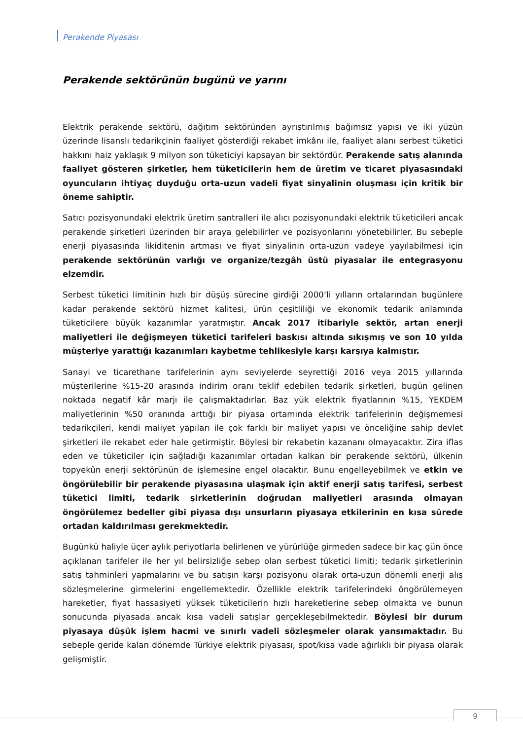Perakende Piyasası
Perakende sektörünün bugünü ve yarını
Elektrik perakende sektörü, dağıtım sektöründen ayrıştırılmış bağımsız yapısı ve iki yüzün üzerinde lisanslı tedarikçinin faaliyet gösterdiği rekabet imkânı ile, faaliyet alanı serbest tüketici hakkını haiz yaklaşık 9 milyon son tüketiciyi kapsayan bir sektördür. Perakende satış alanında faaliyet gösteren şirketler, hem tüketicilerin hem de üretim ve ticaret piyasasındaki oyuncuların ihtiyaç duyduğu orta-uzun vadeli fiyat sinyalinin oluşması için kritik bir öneme sahiptir.
Satıcı pozisyonundaki elektrik üretim santralleri ile alıcı pozisyonundaki elektrik tüketicileri ancak perakende şirketleri üzerinden bir araya gelebilirler ve pozisyonlarını yönetebilirler. Bu sebeple enerji piyasasında likiditenin artması ve fiyat sinyalinin orta-uzun vadeye yayılabilmesi için perakende sektörünün varlığı ve organize/tezgâh üstü piyasalar ile entegrasyonu elzemdir.
Serbest tüketici limitinin hızlı bir düşüş sürecine girdiği 2000’li yılların ortalarından bugünlere kadar perakende sektörü hizmet kalitesi, ürün çeşitliliği ve ekonomik tedarik anlamında tüketicilere büyük kazanımlar yaratmıştır. Ancak 2017 itibariyle sektör, artan enerji maliyetleri ile değişmeyen tüketici tarifeleri baskısı altında sıkışmış ve son 10 yılda müşteriye yarattığı kazanımları kaybetme tehlikesiyle karşı karşıya kalmıştır.
Sanayi ve ticarethane tarifelerinin aynı seviyelerde seyrettiği 2016 veya 2015 yıllarında müşterilerine %15-20 arasında indirim oranı teklif edebilen tedarik şirketleri, bugün gelinen noktada negatif kâr marjı ile çalışmaktadırlar. Baz yük elektrik fiyatlarının %15, YEKDEM maliyetlerinin %50 oranında arttığı bir piyasa ortamında elektrik tarifelerinin değişmemesi tedarikçileri, kendi maliyet yapıları ile çok farklı bir maliyet yapısı ve önceliğine sahip devlet şirketleri ile rekabet eder hale getirmiştir. Böylesi bir rekabetin kazananı olmayacaktır. Zira iflas eden ve tüketiciler için sağladığı kazanımlar ortadan kalkan bir perakende sektörü, ülkenin topyekûn enerji sektörünün de işlemesine engel olacaktır. Bunu engelleyebilmek ve etkin ve öngörülebilir bir perakende piyasasına ulaşmak için aktif enerji satış tarifesi, serbest tüketici limiti, tedarik şirketlerinin doğrudan maliyetleri arasında olmayan öngörülemez bedeller gibi piyasa dışı unsurların piyasaya etkilerinin en kısa sürede ortadan kaldırılması gerekmektedir.
Bugünkü haliyle üçer aylık periyotlarla belirlenen ve yürürlüğe girmeden sadece bir kaç gün önce açıklanan tarifeler ile her yıl belirsizliğe sebep olan serbest tüketici limiti; tedarik şirketlerinin satış tahminleri yapmalarını ve bu satışın karşı pozisyonu olarak orta-uzun dönemli enerji alış sözleşmelerine girmelerini engellemektedir. Özellikle elektrik tarifelerindeki öngörülemeyen hareketler, fiyat hassasiyeti yüksek tüketicilerin hızlı hareketlerine sebep olmakta ve bunun sonucunda piyasada ancak kısa vadeli satışlar gerçekleşebilmektedir. Böylesi bir durum piyasaya düşük işlem hacmi ve sınırlı vadeli sözleşmeler olarak yansımaktadır. Bu sebeple geride kalan dönemde Türkiye elektrik piyasası, spot/kısa vade ağırlıklı bir piyasa olarak gelişmiştir.
9